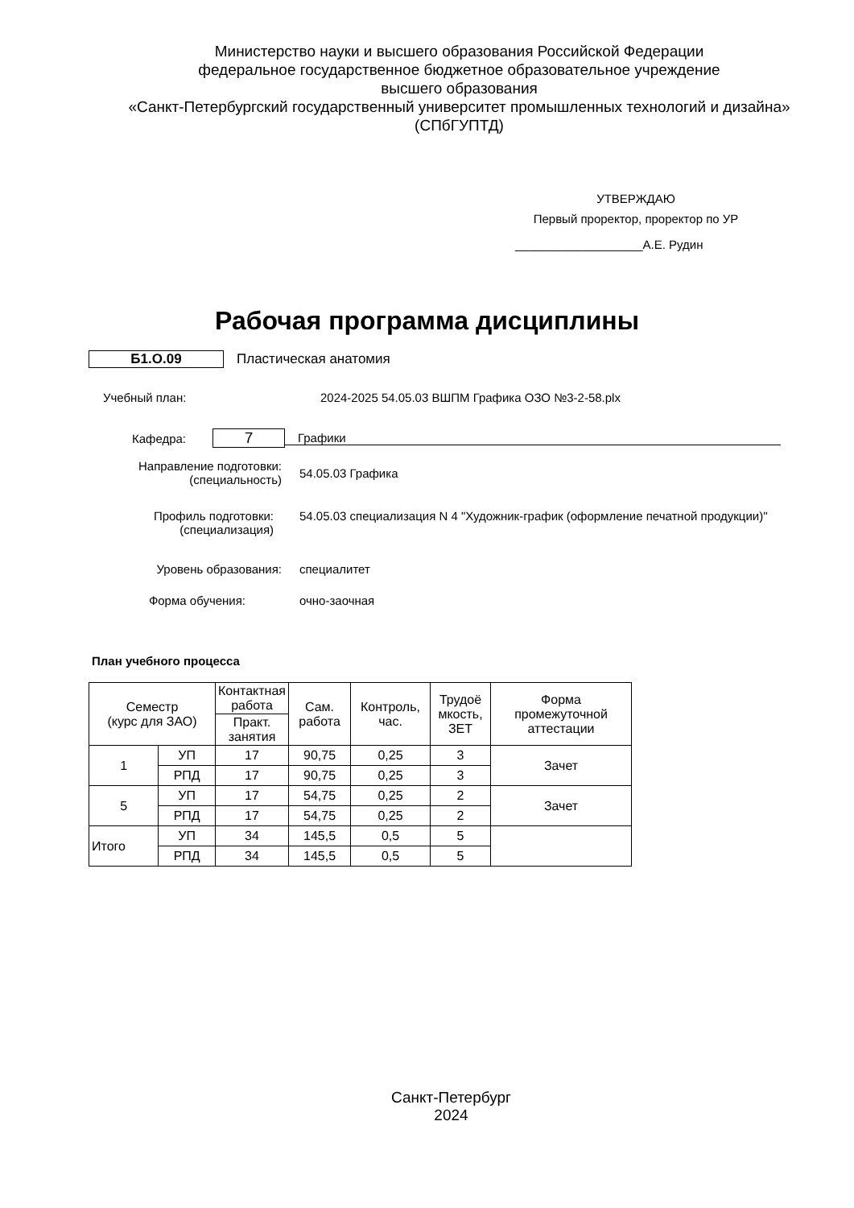Министерство науки и высшего образования Российской Федерации
федеральное государственное бюджетное образовательное учреждение
высшего образования
«Санкт-Петербургский государственный университет промышленных технологий и дизайна»
(СПбГУПТД)
УТВЕРЖДАЮ
Первый проректор, проректор по УР
___________________А.Е. Рудин
Рабочая программа дисциплины
Б1.О.09 Пластическая анатомия
Учебный план:
2024-2025 54.05.03 ВШПМ Графика ОЗО №3-2-58.plx
Кафедра:
7
Графики
Направление подготовки:
(специальность)
54.05.03 Графика
Профиль подготовки:
(специализация)
54.05.03 специализация N 4 "Художник-график (оформление печатной продукции)"
Уровень образования: специалитет
Форма обучения: очно-заочная
План учебного процесса
| Семестр (курс для ЗАО) | | Контактная работа | Сам. работа | Контроль, час. | Трудоё мкость, ЗЕТ | Форма промежуточной аттестации |
| | | Практ. занятия | | | | |
| 1 | УП | 17 | 90,75 | 0,25 | 3 | Зачет |
| | РПД | 17 | 90,75 | 0,25 | 3 | |
| 5 | УП | 17 | 54,75 | 0,25 | 2 | Зачет |
| | РПД | 17 | 54,75 | 0,25 | 2 | |
| Итого | УП | 34 | 145,5 | 0,5 | 5 | |
| | РПД | 34 | 145,5 | 0,5 | 5 | |
Санкт-Петербург
2024